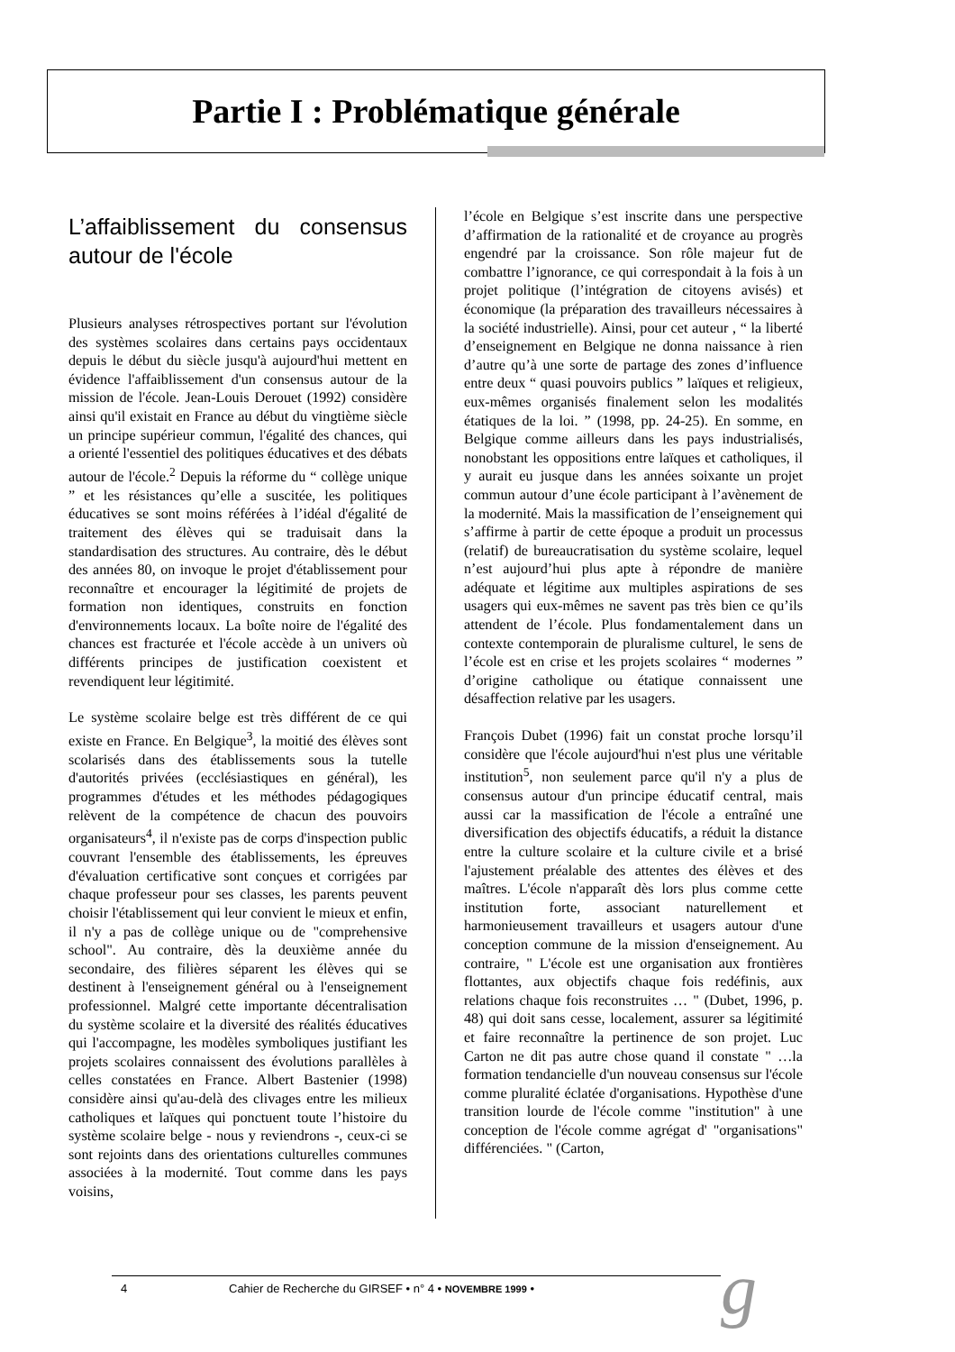Partie I : Problématique générale
L’affaiblissement du consensus autour de l'école
Plusieurs analyses rétrospectives portant sur l'évolution des systèmes scolaires dans certains pays occidentaux depuis le début du siècle jusqu'à aujourd'hui mettent en évidence l'affaiblissement d'un consensus autour de la mission de l'école. Jean-Louis Derouet (1992) considère ainsi qu'il existait en France au début du vingtième siècle un principe supérieur commun, l'égalité des chances, qui a orienté l'essentiel des politiques éducatives et des débats autour de l'école.<sup>2</sup> Depuis la réforme du “ collège unique ” et les résistances qu’elle a suscitée, les politiques éducatives se sont moins référées à l’idéal d'égalité de traitement des élèves qui se traduisait dans la standardisation des structures. Au contraire, dès le début des années 80, on invoque le projet d'établissement pour reconnaître et encourager la légitimité de projets de formation non identiques, construits en fonction d'environnements locaux. La boîte noire de l'égalité des chances est fracturée et l'école accède à un univers où différents principes de justification coexistent et revendiquent leur légitimité.
Le système scolaire belge est très différent de ce qui existe en France. En Belgique<sup>3</sup>, la moitié des élèves sont scolarisés dans des établissements sous la tutelle d'autorités privées (ecclésiastiques en général), les programmes d'études et les méthodes pédagogiques relèvent de la compétence de chacun des pouvoirs organisateurs<sup>4</sup>, il n'existe pas de corps d'inspection public couvrant l'ensemble des établissements, les épreuves d'évaluation certificative sont conçues et corrigées par chaque professeur pour ses classes, les parents peuvent choisir l'établissement qui leur convient le mieux et enfin, il n'y a pas de collège unique ou de "comprehensive school". Au contraire, dès la deuxième année du secondaire, des filières séparent les élèves qui se destinent à l'enseignement général ou à l'enseignement professionnel. Malgré cette importante décentralisation du système scolaire et la diversité des réalités éducatives qui l'accompagne, les modèles symboliques justifiant les projets scolaires connaissent des évolutions parallèles à celles constatées en France. Albert Bastenier (1998) considère ainsi qu'au-delà des clivages entre les milieux catholiques et laïques qui ponctuent toute l’histoire du système scolaire belge - nous y reviendrons -, ceux-ci se sont rejoints dans des orientations culturelles communes associées à la modernité. Tout comme dans les pays voisins,
l’école en Belgique s’est inscrite dans une perspective d’affirmation de la rationalité et de croyance au progrès engendré par la croissance. Son rôle majeur fut de combattre l’ignorance, ce qui correspondait à la fois à un projet politique (l’intégration de citoyens avisés) et économique (la préparation des travailleurs nécessaires à la société industrielle). Ainsi, pour cet auteur , “ la liberté d’enseignement en Belgique ne donna naissance à rien d’autre qu’à une sorte de partage des zones d’influence entre deux “ quasi pouvoirs publics ” laïques et religieux, eux-mêmes organisés finalement selon les modalités étatiques de la loi. ” (1998, pp. 24-25). En somme, en Belgique comme ailleurs dans les pays industrialisés, nonobstant les oppositions entre laïques et catholiques, il y aurait eu jusque dans les années soixante un projet commun autour d’une école participant à l’avènement de la modernité. Mais la massification de l’enseignement qui s’affirme à partir de cette époque a produit un processus (relatif) de bureaucratisation du système scolaire, lequel n’est aujourd’hui plus apte à répondre de manière adéquate et légitime aux multiples aspirations de ses usagers qui eux-mêmes ne savent pas très bien ce qu’ils attendent de l’école. Plus fondamentalement dans un contexte contemporain de pluralisme culturel, le sens de l’école est en crise et les projets scolaires “ modernes ” d’origine catholique ou étatique connaissent une désaffection relative par les usagers.
François Dubet (1996) fait un constat proche lorsqu’il considère que l'école aujourd'hui n'est plus une véritable institution<sup>5</sup>, non seulement parce qu'il n'y a plus de consensus autour d'un principe éducatif central, mais aussi car la massification de l'école a entraîné une diversification des objectifs éducatifs, a réduit la distance entre la culture scolaire et la culture civile et a brisé l'ajustement préalable des attentes des élèves et des maîtres. L'école n'apparaît dès lors plus comme cette institution forte, associant naturellement et harmonieusement travailleurs et usagers autour d'une conception commune de la mission d'enseignement. Au contraire, " L'école est une organisation aux frontières flottantes, aux objectifs chaque fois redéfinis, aux relations chaque fois reconstruites … " (Dubet, 1996, p. 48) qui doit sans cesse, localement, assurer sa légitimité et faire reconnaître la pertinence de son projet. Luc Carton ne dit pas autre chose quand il constate " …la formation tendancielle d'un nouveau consensus sur l'école comme pluralité éclatée d'organisations. Hypothèse d'une transition lourde de l'école comme "institution" à une conception de l'école comme agrégat d' "organisations" différenciées. " (Carton,
4 Cahier de Recherche du GIRSEF • n° 4 • NOVEMBRE 1999 • g